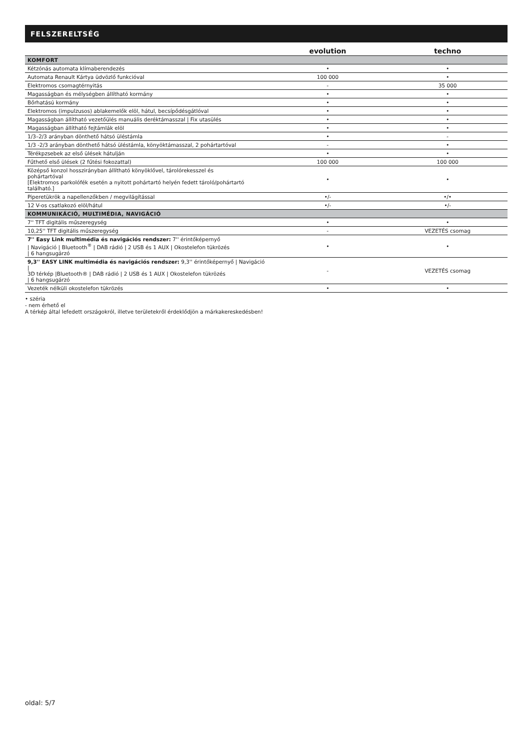FELSZERELTSÉG
| | evolution | techno |
| --- | --- | --- |
| KOMFORT | | |
| Kétzónás automata klímaberendezés | • | • |
| Automata Renault Kártya üdvözlő funkcióval | 100 000 | • |
| Elektromos csomagtérnyitás | - | 35 000 |
| Magasságban és mélységben állítható kormány | • | • |
| Bőrhatású kormány | • | • |
| Elektromos (impulzusos) ablakemelők elöl, hátul, becsípődésgátlóval | • | • |
| Magasságban állítható vezetőülés manuális deréktámasszal / Fix utasülés | • | • |
| Magasságban állítható fejtámlák elöl | • | • |
| 1/3–2/3 arányban dönthető hátsó üléstámla | • | - |
| 1/3 -2/3 arányban dönthető hátsó üléstámla, könyöktámasszal, 2 pohártartóval | - | • |
| Térékpzsebek az első ülések hátulján | • | • |
| Fűthető első ülések (2 fűtési fokozattal) | 100 000 | 100 000 |
| Középső konzol hosszirányban állítható könyöklővel, tárolórekesszel és pohártartóval [Elektromos parkolófék esetén a nyitott pohártartó helyén fedett tároló/pohártartó található.] | • | • |
| Piperetükrök a napellenzőkben / megvilágítással | •/- | •/• |
| 12 V-os csatlakozó elöl/hátul | •/- | •/- |
| KOMMUNIKÁCIÓ, MULTIMÉDIA, NAVIGÁCIÓ | | |
| 7'' TFT digitális műszeregység | • | • |
| 10,25'' TFT digitális műszeregység | - | VEZETÉS csomag |
| 7'' Easy Link multimédia és navigációs rendszer: 7'' érintőképernyő / Navigáció / Bluetooth<sup>®</sup> / DAB rádió / 2 USB és 1 AUX / Okostelefon tükrözés / 6 hangsugárzó | • | • |
| 9,3'' EASY LINK multimédia és navigációs rendszer: 9,3'' érintőképernyő / Navigáció / 3D térkép /Bluetooth® / DAB rádió / 2 USB és 1 AUX / Okostelefon tükrözés / 6 hangsugárzó | - | VEZETÉS csomag |
| Vezeték nélküli okostelefon tükrözés | • | • |
• széria
- nem érhető el
A térkép által lefedett országokról, illetve területekről érdeklődjön a márkakereskedésben!
oldal: 5/7